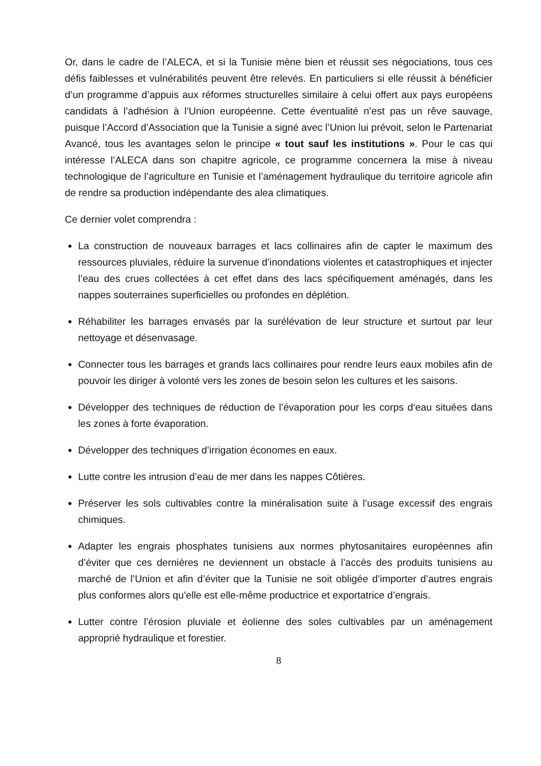Or, dans le cadre de l’ALECA, et si la Tunisie mène bien et réussit ses négociations, tous ces défis faiblesses et vulnérabilités peuvent être relevés. En particuliers si elle réussit à bénéficier d’un programme d’appuis aux réformes structurelles similaire à celui offert aux pays européens candidats à l’adhésion à l’Union européenne. Cette éventualité n’est pas un rêve sauvage, puisque l’Accord d’Association que la Tunisie a signé avec l’Union lui prévoit, selon le Partenariat Avancé, tous les avantages selon le principe « tout sauf les institutions ». Pour le cas qui intéresse l’ALECA dans son chapitre agricole, ce programme concernera la mise à niveau technologique de l’agriculture en Tunisie et l’aménagement hydraulique du territoire agricole afin de rendre sa production indépendante des alea climatiques.
Ce dernier volet comprendra :
La construction de nouveaux barrages et lacs collinaires afin de capter le maximum des ressources pluviales, réduire la survenue d’inondations violentes et catastrophiques et injecter l’eau des crues collectées à cet effet dans des lacs spécifiquement aménagés, dans les nappes souterraines superficielles ou profondes en déplétion.
Réhabiliter les barrages envasés par la surélévation de leur structure et surtout par leur nettoyage et désenvasage.
Connecter tous les barrages et grands lacs collinaires pour rendre leurs eaux mobiles afin de pouvoir les diriger à volonté vers les zones de besoin selon les cultures et les saisons.
Développer des techniques de réduction de l’évaporation pour les corps d‘eau situées dans les zones à forte évaporation.
Développer des techniques d’irrigation économes en eaux.
Lutte contre les intrusion d’eau de mer dans les nappes Côtières.
Préserver les sols cultivables contre la minéralisation suite à l’usage excessif des engrais chimiques.
Adapter les engrais phosphates tunisiens aux normes phytosanitaires européennes afin d’éviter que ces dernières ne deviennent un obstacle à l’accès des produits tunisiens au marché de l’Union et afin d’éviter que la Tunisie ne soit obligée d’importer d’autres engrais plus conformes alors qu’elle est elle-même productrice et exportatrice d’engrais.
Lutter contre l’érosion pluviale et éolienne des soles cultivables par un aménagement approprié hydraulique et forestier.
8